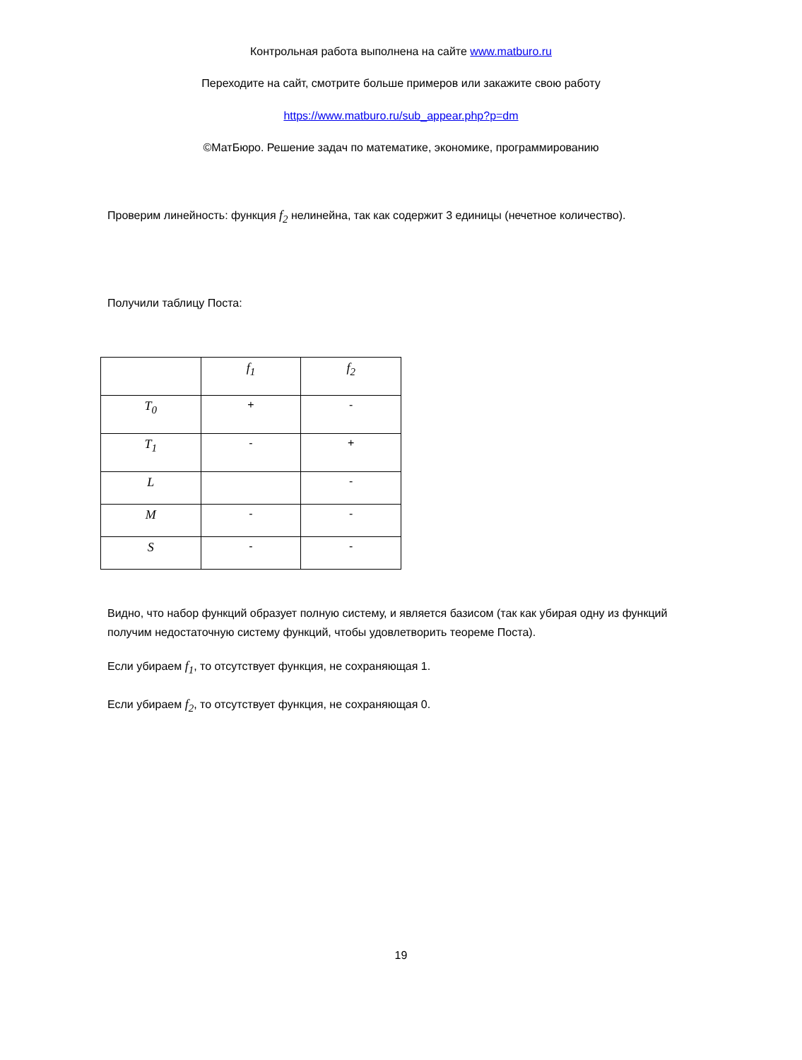Контрольная работа выполнена на сайте www.matburo.ru
Переходите на сайт, смотрите больше примеров или закажите свою работу
https://www.matburo.ru/sub_appear.php?p=dm
©МатБюро. Решение задач по математике, экономике, программированию
Проверим линейность: функция f<sub>2</sub> нелинейна, так как содержит 3 единицы (нечетное количество).
Получили таблицу Поста:
| | f<sub>1</sub> | f<sub>2</sub> |
| --- | --- | --- |
| T<sub>0</sub> | + | - |
| T<sub>1</sub> | - | + |
| L | | - |
| M | - | - |
| S | - | - |
Видно, что набор функций образует полную систему, и является базисом (так как убирая одну из функций получим недостаточную систему функций, чтобы удовлетворить теореме Поста).
Если убираем f<sub>1</sub>, то отсутствует функция, не сохраняющая 1.
Если убираем f<sub>2</sub>, то отсутствует функция, не сохраняющая 0.
19